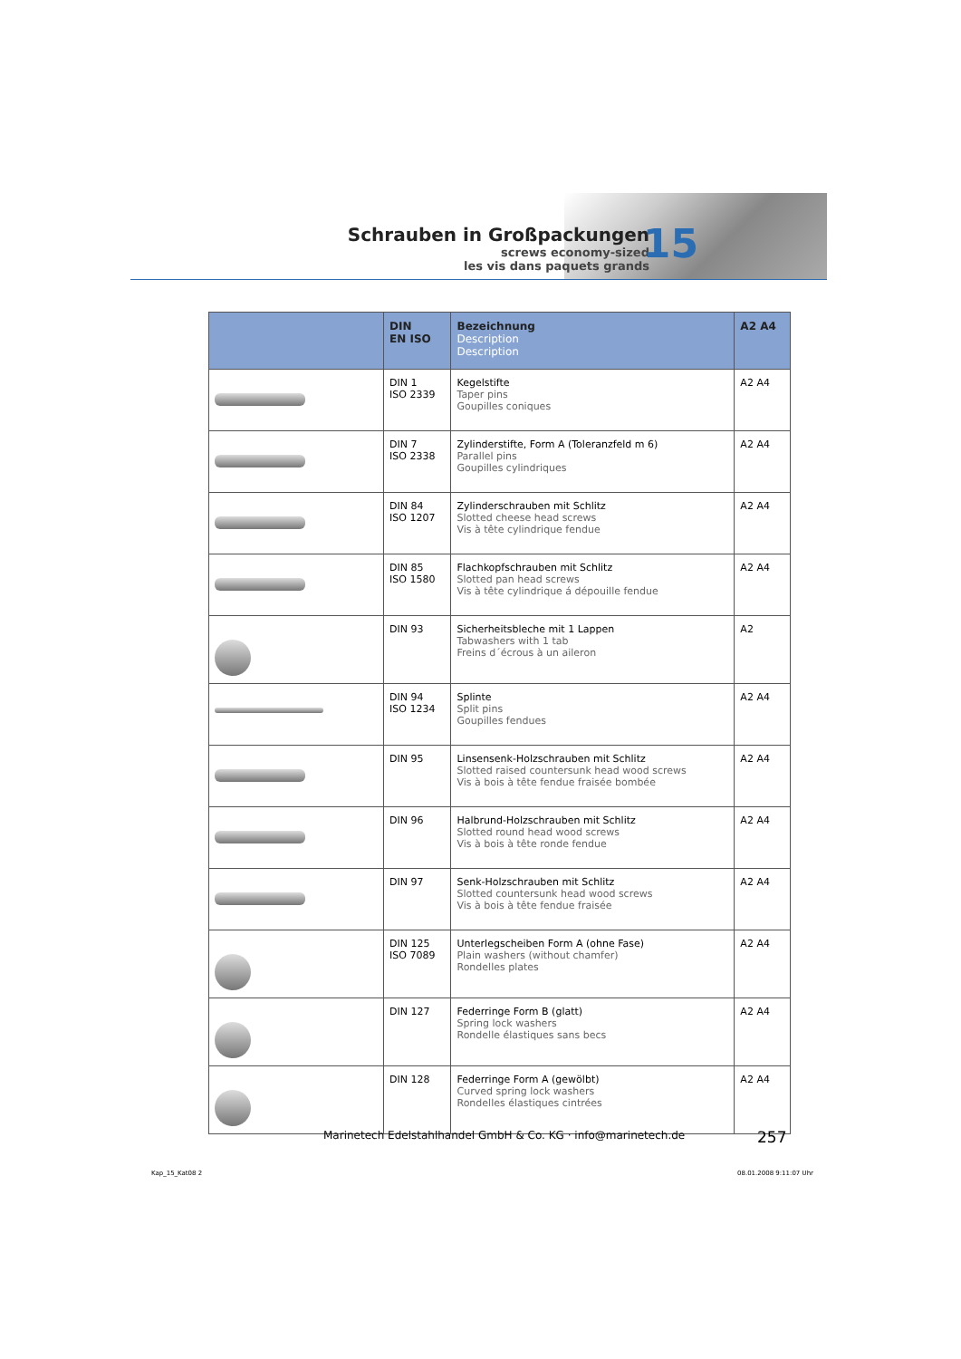Schrauben in Großpackungen
screws economy-sized
les vis dans paquets grands
15
| | DIN EN ISO | Bezeichnung Description Description | A2 A4 |
| --- | --- | --- | --- |
| | DIN 1 ISO 2339 | Kegelstifte Taper pins Goupilles coniques | A2 A4 |
| | DIN 7 ISO 2338 | Zylinderstifte, Form A (Toleranzfeld m 6) Parallel pins Goupilles cylindriques | A2 A4 |
| | DIN 84 ISO 1207 | Zylinderschrauben mit Schlitz Slotted cheese head screws Vis à tête cylindrique fendue | A2 A4 |
| | DIN 85 ISO 1580 | Flachkopfschrauben mit Schlitz Slotted pan head screws Vis à tête cylindrique á dépouille fendue | A2 A4 |
| | DIN 93 | Sicherheitsbleche mit 1 Lappen Tabwashers with 1 tab Freins d´écrous à un aileron | A2 |
| | DIN 94 ISO 1234 | Splinte Split pins Goupilles fendues | A2 A4 |
| | DIN 95 | Linsensenk-Holzschrauben mit Schlitz Slotted raised countersunk head wood screws Vis à bois à tête fendue fraisée bombée | A2 A4 |
| | DIN 96 | Halbrund-Holzschrauben mit Schlitz Slotted round head wood screws Vis à bois à tête ronde fendue | A2 A4 |
| | DIN 97 | Senk-Holzschrauben mit Schlitz Slotted countersunk head wood screws Vis à bois à tête fendue fraisée | A2 A4 |
| | DIN 125 ISO 7089 | Unterlegscheiben Form A (ohne Fase) Plain washers (without chamfer) Rondelles plates | A2 A4 |
| | DIN 127 | Federringe Form B (glatt) Spring lock washers Rondelle élastiques sans becs | A2 A4 |
| | DIN 128 | Federringe Form A (gewölbt) Curved spring lock washers Rondelles élastiques cintrées | A2 A4 |
Marinetech Edelstahlhandel GmbH & Co. KG · info@marinetech.de
257
Kap_15_Kat08 2 08.01.2008 9:11:07 Uhr